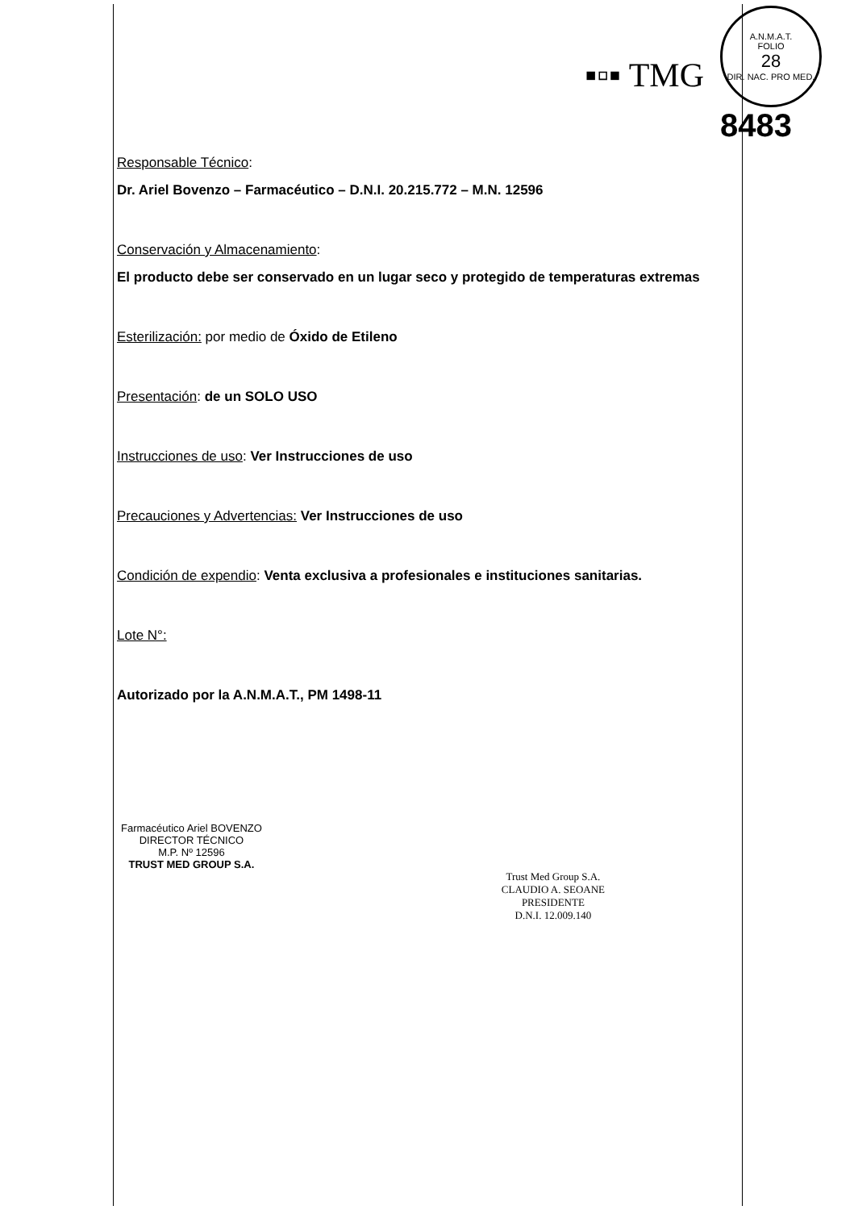▪▫▪ TMG
A.N.M.A.T.
FOLIO
28
DIR. NAC. PRO MED.
8483
Responsable Técnico:
Dr. Ariel Bovenzo – Farmacéutico – D.N.I. 20.215.772 – M.N. 12596
Conservación y Almacenamiento:
El producto debe ser conservado en un lugar seco y protegido de temperaturas extremas
Esterilización: por medio de Óxido de Etileno
Presentación: de un SOLO USO
Instrucciones de uso: Ver Instrucciones de uso
Precauciones y Advertencias: Ver Instrucciones de uso
Condición de expendio: Venta exclusiva a profesionales e instituciones sanitarias.
Lote N°:
Autorizado por la A.N.M.A.T., PM 1498-11
Farmacéutico Ariel BOVENZO
DIRECTOR TÉCNICO
M.P. Nº 12596
TRUST MED GROUP S.A.
Trust Med Group S.A.
CLAUDIO A. SEOANE
PRESIDENTE
D.N.I. 12.009.140